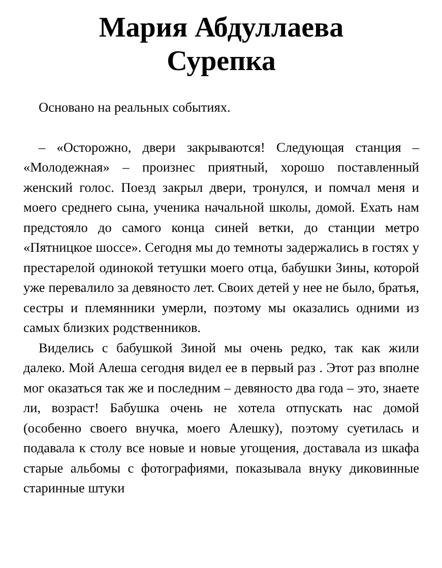Мария Абдуллаева
Сурепка
Основано на реальных событиях.
– «Осторожно, двери закрываются! Следующая станция – «Молодежная» – произнес приятный, хорошо поставленный женский голос. Поезд закрыл двери, тронулся, и помчал меня и моего среднего сына, ученика начальной школы, домой. Ехать нам предстояло до самого конца синей ветки, до станции метро «Пятницкое шоссе». Сегодня мы до темноты задержались в гостях у престарелой одинокой тетушки моего отца, бабушки Зины, которой уже перевалило за девяносто лет. Своих детей у нее не было, братья, сестры и племянники умерли, поэтому мы оказались одними из самых близких родственников.
Виделись с бабушкой Зиной мы очень редко, так как жили далеко. Мой Алеша сегодня видел ее в первый раз . Этот раз вполне мог оказаться так же и последним – девяносто два года – это, знаете ли, возраст! Бабушка очень не хотела отпускать нас домой (особенно своего внучка, моего Алешку), поэтому суетилась и подавала к столу все новые и новые угощения, доставала из шкафа старые альбомы с фотографиями, показывала внуку диковинные старинные штуки